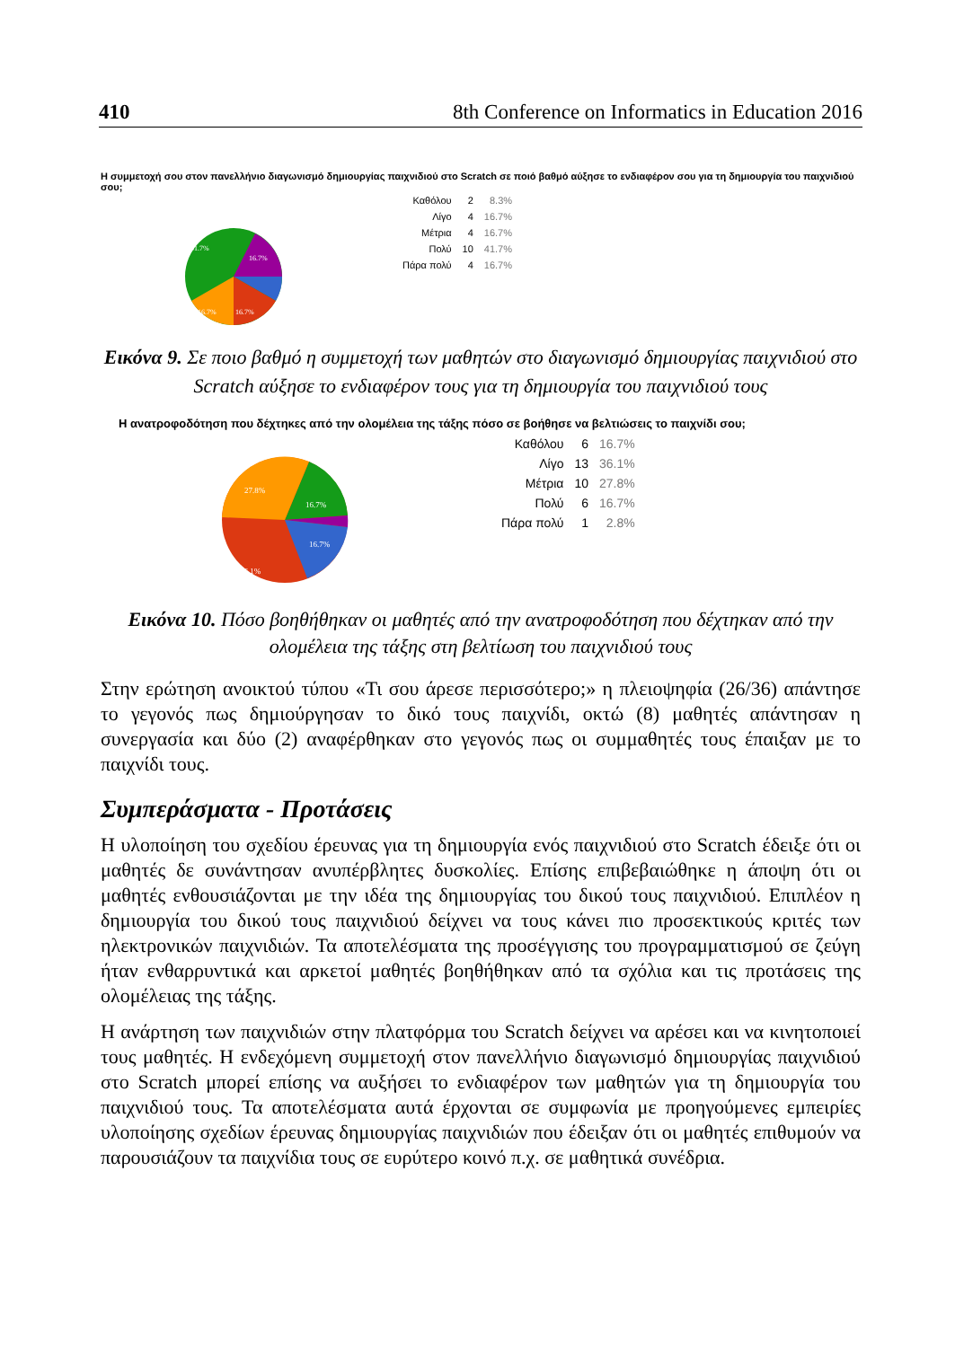410 8th Conference on Informatics in Education 2016
Η συμμετοχή σου στον πανελλήνιο διαγωνισμό δημιουργίας παιχνιδιού στο Scratch σε ποιό βαθμό αύξησε το ενδιαφέρον σου για τη δημιουργία του παιχνιδιού σου;
41.7%
16.7%
16.7%
16.7%
| Καθόλου | 2 | 8.3% |
| Λίγο | 4 | 16.7% |
| Μέτρια | 4 | 16.7% |
| Πολύ | 10 | 41.7% |
| Πάρα πολύ | 4 | 16.7% |
Εικόνα 9. Σε ποιο βαθμό η συμμετοχή των μαθητών στο διαγωνισμό δημιουργίας παιχνιδιού στο Scratch αύξησε το ενδιαφέρον τους για τη δημιουργία του παιχνιδιού τους
Η ανατροφοδότηση που δέχτηκες από την ολομέλεια της τάξης πόσο σε βοήθησε να βελτιώσεις το παιχνίδι σου;
27.8%
16.7%
16.7%
36.1%
| Καθόλου | 6 | 16.7% |
| Λίγο | 13 | 36.1% |
| Μέτρια | 10 | 27.8% |
| Πολύ | 6 | 16.7% |
| Πάρα πολύ | 1 | 2.8% |
Εικόνα 10. Πόσο βοηθήθηκαν οι μαθητές από την ανατροφοδότηση που δέχτηκαν από την ολομέλεια της τάξης στη βελτίωση του παιχνιδιού τους
Στην ερώτηση ανοικτού τύπου «Τι σου άρεσε περισσότερο;» η πλειοψηφία (26/36) απάντησε το γεγονός πως δημιούργησαν το δικό τους παιχνίδι, οκτώ (8) μαθητές απάντησαν η συνεργασία και δύο (2) αναφέρθηκαν στο γεγονός πως οι συμμαθητές τους έπαιξαν με το παιχνίδι τους.
Συμπεράσματα - Προτάσεις
Η υλοποίηση του σχεδίου έρευνας για τη δημιουργία ενός παιχνιδιού στο Scratch έδειξε ότι οι μαθητές δε συνάντησαν ανυπέρβλητες δυσκολίες. Επίσης επιβεβαιώθηκε η άποψη ότι οι μαθητές ενθουσιάζονται με την ιδέα της δημιουργίας του δικού τους παιχνιδιού. Επιπλέον η δημιουργία του δικού τους παιχνιδιού δείχνει να τους κάνει πιο προσεκτικούς κριτές των ηλεκτρονικών παιχνιδιών. Τα αποτελέσματα της προσέγγισης του προγραμματισμού σε ζεύγη ήταν ενθαρρυντικά και αρκετοί μαθητές βοηθήθηκαν από τα σχόλια και τις προτάσεις της ολομέλειας της τάξης.
Η ανάρτηση των παιχνιδιών στην πλατφόρμα του Scratch δείχνει να αρέσει και να κινητοποιεί τους μαθητές. Η ενδεχόμενη συμμετοχή στον πανελλήνιο διαγωνισμό δημιουργίας παιχνιδιού στο Scratch μπορεί επίσης να αυξήσει το ενδιαφέρον των μαθητών για τη δημιουργία του παιχνιδιού τους. Τα αποτελέσματα αυτά έρχονται σε συμφωνία με προηγούμενες εμπειρίες υλοποίησης σχεδίων έρευνας δημιουργίας παιχνιδιών που έδειξαν ότι οι μαθητές επιθυμούν να παρουσιάζουν τα παιχνίδια τους σε ευρύτερο κοινό π.χ. σε μαθητικά συνέδρια.